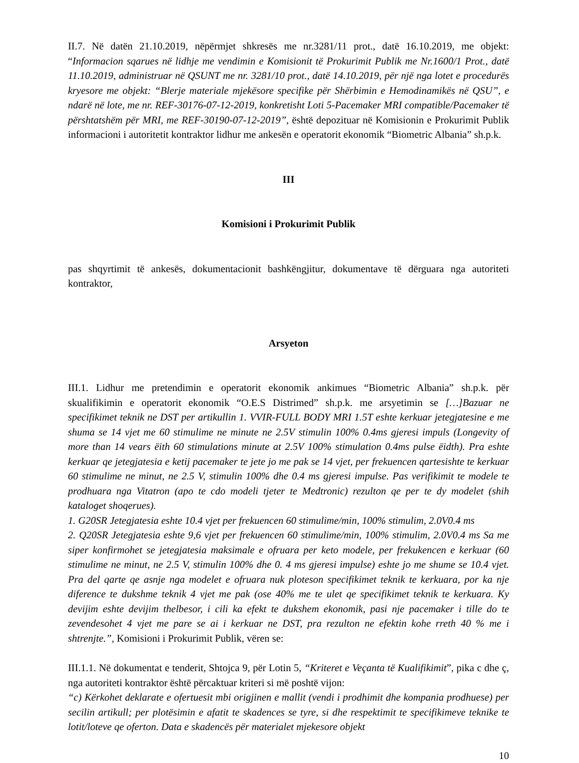II.7. Në datën 21.10.2019, nëpërmjet shkresës me nr.3281/11 prot., datë 16.10.2019, me objekt: “Informacion sqarues në lidhje me vendimin e Komisionit të Prokurimit Publik me Nr.1600/1 Prot., datë 11.10.2019, administruar në QSUNT me nr. 3281/10 prot., datë 14.10.2019, për një nga lotet e procedurës kryesore me objekt: “Blerje materiale mjekësore specifike për Shërbimin e Hemodinamikës në QSU”, e ndarë në lote, me nr. REF-30176-07-12-2019, konkretisht Loti 5-Pacemaker MRI compatible/Pacemaker të përshtatshëm për MRI, me REF-30190-07-12-2019”, është depozituar në Komisionin e Prokurimit Publik informacioni i autoritetit kontraktor lidhur me ankesën e operatorit ekonomik “Biometric Albania” sh.p.k.
III
Komisioni i Prokurimit Publik
pas shqyrtimit të ankesës, dokumentacionit bashkëngjitur, dokumentave të dërguara nga autoriteti kontraktor,
Arsyeton
III.1. Lidhur me pretendimin e operatorit ekonomik ankimues “Biometric Albania” sh.p.k. për skualifikimin e operatorit ekonomik “O.E.S Distrimed” sh.p.k. me arsyetimin se […]Bazuar ne specifikimet teknik ne DST per artikullin 1. VVIR-FULL BODY MRI 1.5T eshte kerkuar jetegjatesine e me shuma se 14 vjet me 60 stimulime ne minute ne 2.5V stimulin 100% 0.4ms gjeresi impuls (Longevity of more than 14 vears ëith 60 stimulations minute at 2.5V 100% stimulation 0.4ms pulse ëidth). Pra eshte kerkuar qe jetegjatesia e ketij pacemaker te jete jo me pak se 14 vjet, per frekuencen qartesishte te kerkuar 60 stimulime ne minut, ne 2.5 V, stimulin 100% dhe 0.4 ms gjeresi impulse. Pas verifikimit te modele te prodhuara nga Vitatron (apo te cdo modeli tjeter te Medtronic) rezulton qe per te dy modelet (shih kataloget shoqerues).
1. G20SR Jetegjatesia eshte 10.4 vjet per frekuencen 60 stimulime/min, 100% stimulim, 2.0V0.4 ms
2. Q20SR Jetegjatesia eshte 9,6 vjet per frekuencen 60 stimulime/min, 100% stimulim, 2.0V0.4 ms Sa me siper konfirmohet se jetegjatesia maksimale e ofruara per keto modele, per frekukencen e kerkuar (60 stimulime ne minut, ne 2.5 V, stimulin 100% dhe 0. 4 ms gjeresi impulse) eshte jo me shume se 10.4 vjet. Pra del qarte qe asnje nga modelet e ofruara nuk ploteson specifikimet teknik te kerkuara, por ka nje diference te dukshme teknik 4 vjet me pak (ose 40% me te ulet qe specifikimet teknik te kerkuara. Ky devijim eshte devijim thelbesor, i cili ka efekt te dukshem ekonomik, pasi nje pacemaker i tille do te zevendesohet 4 vjet me pare se ai i kerkuar ne DST, pra rezulton ne efektin kohe rreth 40 % me i shtrenjte.”, Komisioni i Prokurimit Publik, vëren se:
III.1.1. Në dokumentat e tenderit, Shtojca 9, për Lotin 5, “Kriteret e Veçanta të Kualifikimit”, pika c dhe ç, nga autoriteti kontraktor është përcaktuar kriteri si më poshtë vijon:
“c) Kërkohet deklarate e ofertuesit mbi origjinen e mallit (vendi i prodhimit dhe kompania prodhuese) per secilin artikull; per plotësimin e afatit te skadences se tyre, si dhe respektimit te specifikimeve teknike te lotit/loteve qe oferton. Data e skadencës për materialet mjekesore objekt
10